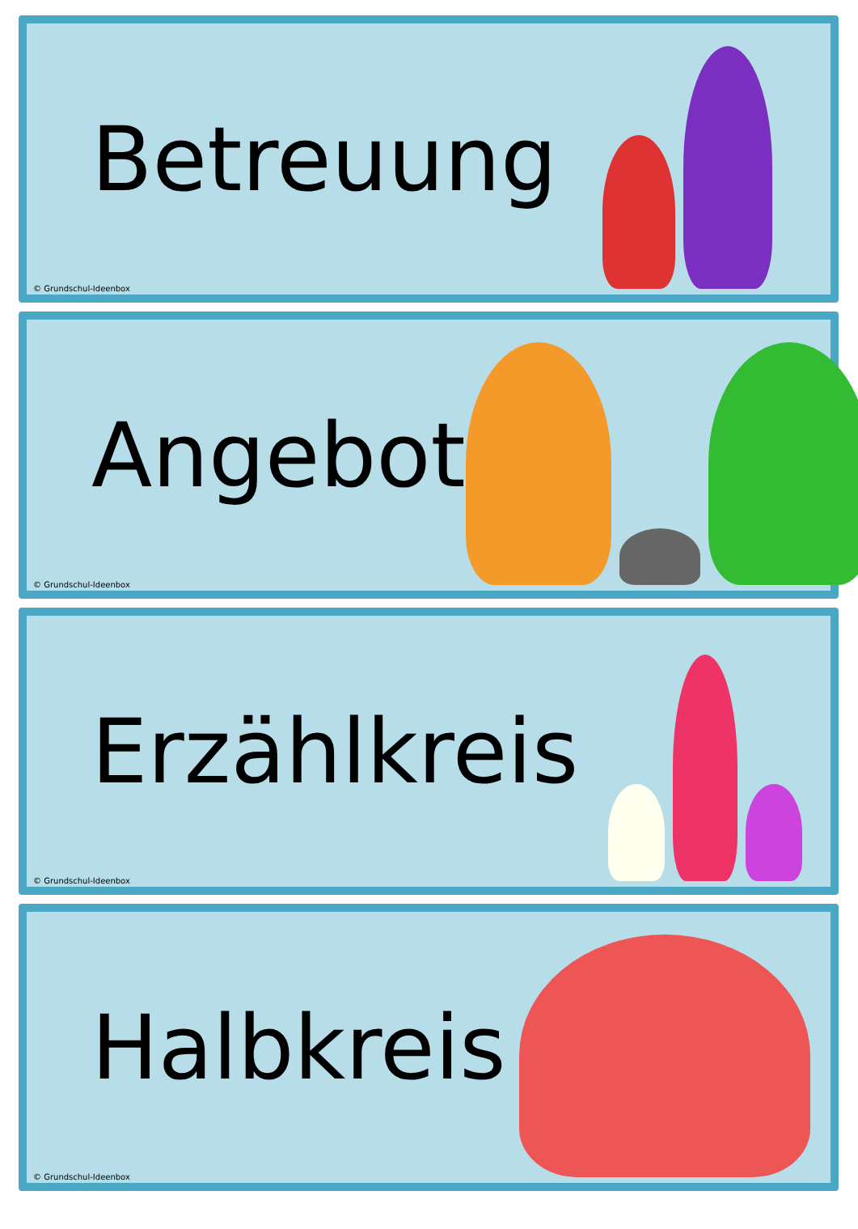Betreuung
© Grundschul-Ideenbox
Angebot
© Grundschul-Ideenbox
Erzählkreis
© Grundschul-Ideenbox
Halbkreis
© Grundschul-Ideenbox